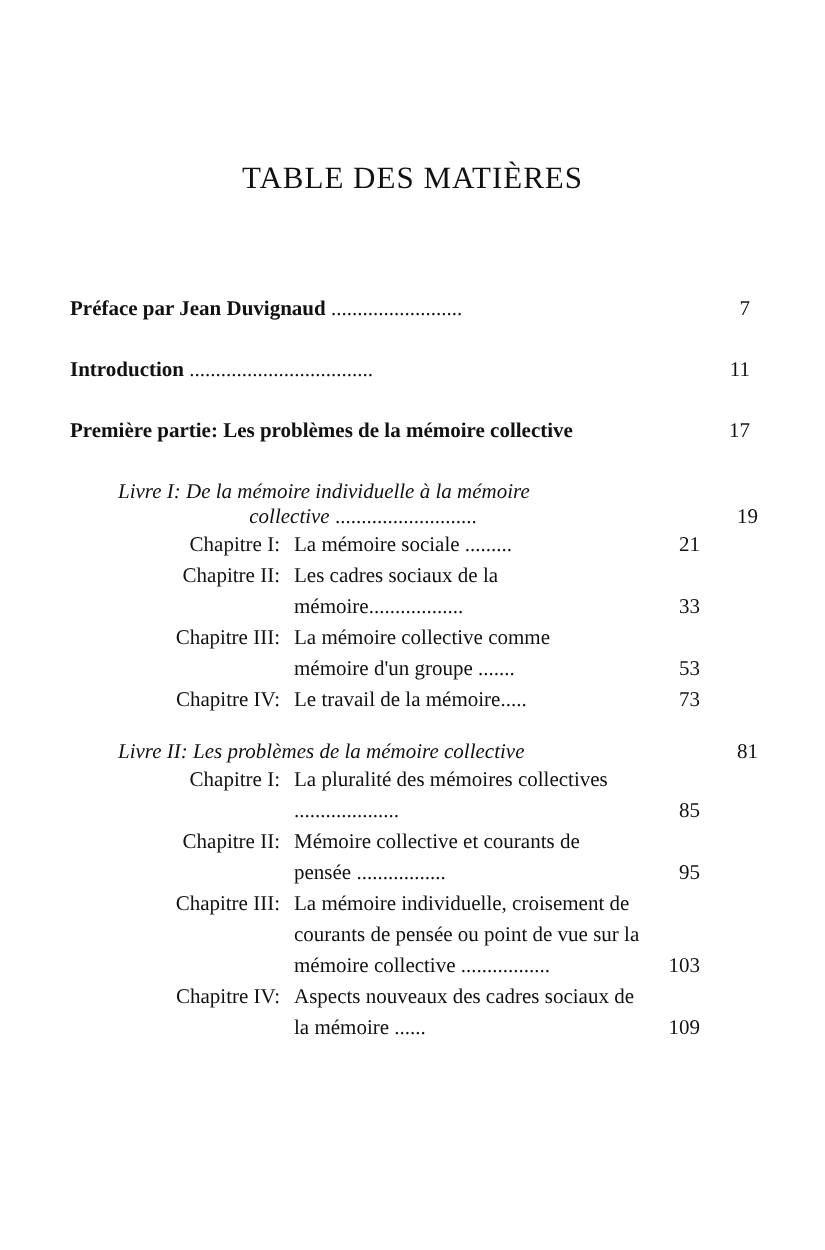TABLE DES MATIÈRES
Préface par Jean Duvignaud ......................... 7
Introduction ................................... 11
Première partie: Les problèmes de la mémoire collective 17
Livre I: De la mémoire individuelle à la mémoire
collective ........................... 19
Chapitre I: La mémoire sociale ......... 21
Chapitre II: Les cadres sociaux de la
mémoire.................. 33
Chapitre III: La mémoire collective comme
mémoire d'un groupe ....... 53
Chapitre IV: Le travail de la mémoire..... 73
Livre II: Les problèmes de la mémoire collective 81
Chapitre I: La pluralité des mémoires collectives .................... 85
Chapitre II: Mémoire collective et courants de pensée ................. 95
Chapitre III: La mémoire individuelle, croisement de courants de pensée ou point de vue sur la mémoire collective ................. 103
Chapitre IV: Aspects nouveaux des cadres sociaux de la mémoire ...... 109